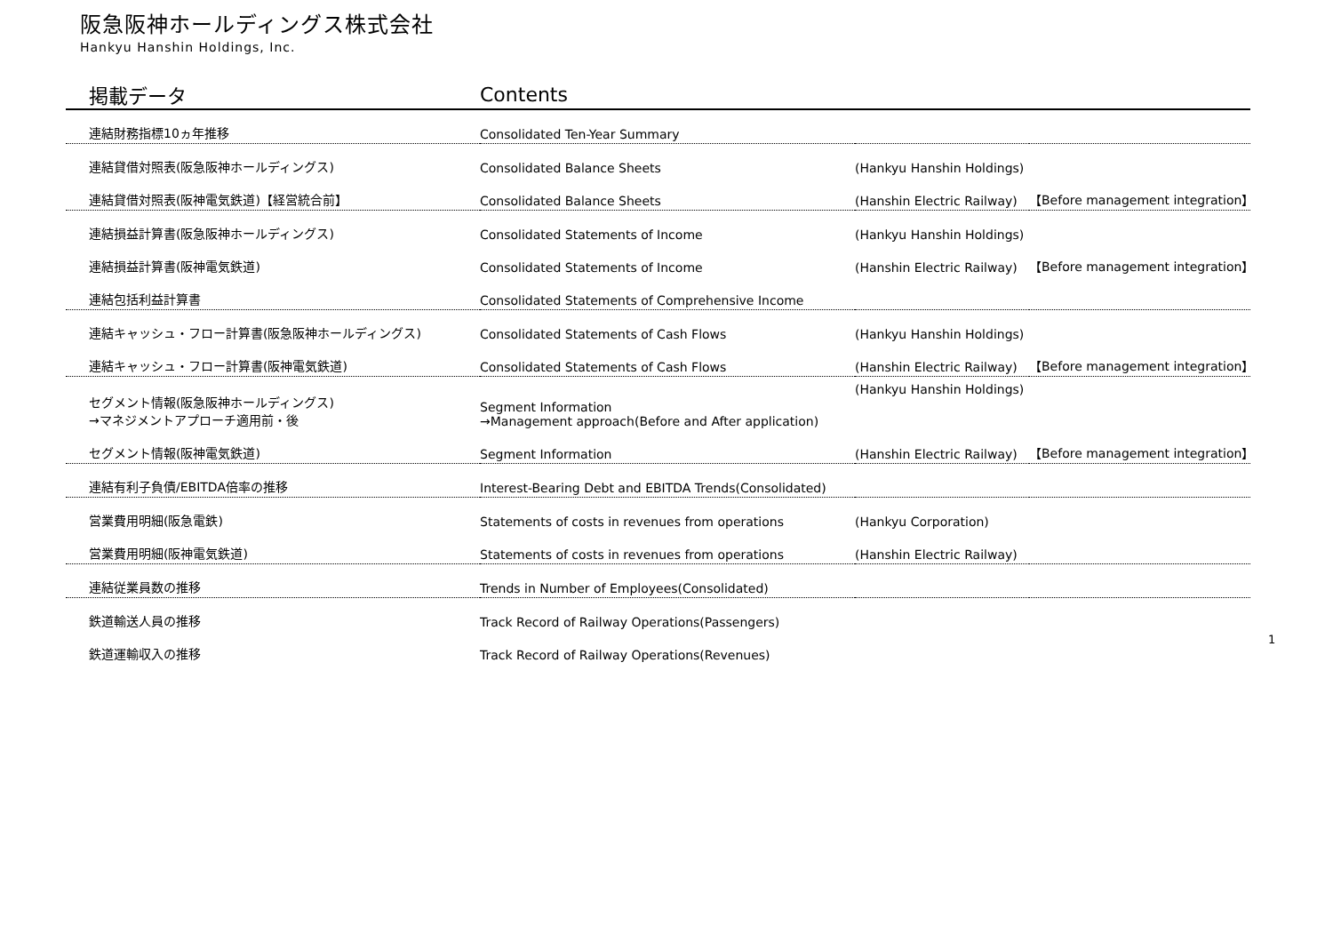阪急阪神ホールディングス株式会社
Hankyu Hanshin Holdings, Inc.
| 掲載データ | Contents | | |
| --- | --- | --- | --- |
| 連結財務指標10ヵ年推移 | Consolidated Ten-Year Summary | | |
| 連結貸借対照表(阪急阪神ホールディングス) | Consolidated Balance Sheets | (Hankyu Hanshin Holdings) | |
| 連結貸借対照表(阪神電気鉄道)【経営統合前】 | Consolidated Balance Sheets | (Hanshin Electric Railway) | 【Before management integration】 |
| 連結損益計算書(阪急阪神ホールディングス) | Consolidated Statements of Income | (Hankyu Hanshin Holdings) | |
| 連結損益計算書(阪神電気鉄道) | Consolidated Statements of Income | (Hanshin Electric Railway) | 【Before management integration】 |
| 連結包括利益計算書 | Consolidated Statements of Comprehensive Income | | |
| 連結キャッシュ・フロー計算書(阪急阪神ホールディングス) | Consolidated Statements of Cash Flows | (Hankyu Hanshin Holdings) | |
| 連結キャッシュ・フロー計算書(阪神電気鉄道) | Consolidated Statements of Cash Flows | (Hanshin Electric Railway) | 【Before management integration】 |
| セグメント情報(阪急阪神ホールディングス) →マネジメントアプローチ適用前・後 | Segment Information →Management approach(Before and After application) | (Hankyu Hanshin Holdings) | |
| セグメント情報(阪神電気鉄道) | Segment Information | (Hanshin Electric Railway) | 【Before management integration】 |
| 連結有利子負債/EBITDA倍率の推移 | Interest-Bearing Debt and EBITDA Trends(Consolidated) | | |
| 営業費用明細(阪急電鉄) | Statements of costs in revenues from operations | (Hankyu Corporation) | |
| 営業費用明細(阪神電気鉄道) | Statements of costs in revenues from operations | (Hanshin Electric Railway) | |
| 連結従業員数の推移 | Trends in Number of Employees(Consolidated) | | |
| 鉄道輸送人員の推移 | Track Record of Railway Operations(Passengers) | | |
| 鉄道運輸収入の推移 | Track Record of Railway Operations(Revenues) | | |
1